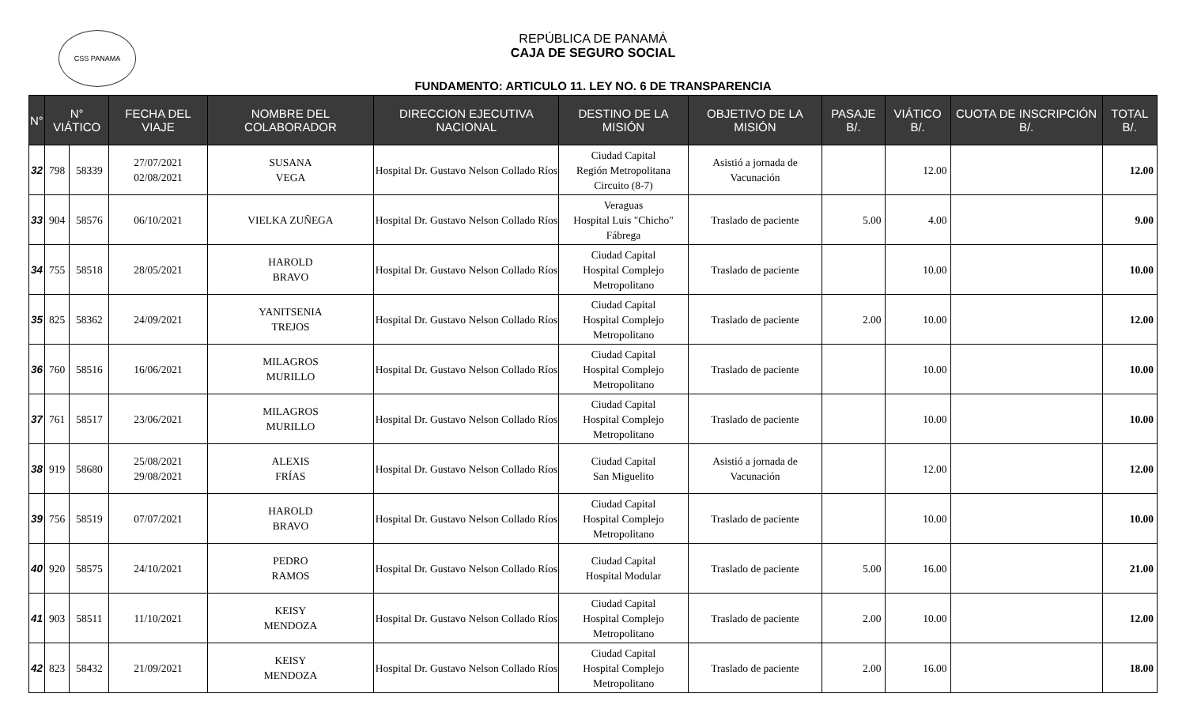CSS PANAMA
REPÚBLICA DE PANAMÁ
CAJA DE SEGURO SOCIAL
FUNDAMENTO: ARTICULO 11. LEY NO. 6 DE TRANSPARENCIA
| N° | N° VIÁTICO | | FECHA DEL VIAJE | NOMBRE DEL COLABORADOR | DIRECCION EJECUTIVA NACIONAL | DESTINO DE LA MISIÓN | OBJETIVO DE LA MISIÓN | PASAJE B/. | VIÁTICO B/. | CUOTA DE INSCRIPCIÓN B/. | TOTAL B/. |
| --- | --- | --- | --- | --- | --- | --- | --- | --- | --- | --- | --- |
| 32 | 798 | 58339 | 27/07/2021 02/08/2021 | SUSANA VEGA | Hospital Dr. Gustavo Nelson Collado Ríos | Ciudad Capital Región Metropolitana Circuito (8-7) | Asistió a jornada de Vacunación | | 12.00 | | 12.00 |
| 33 | 904 | 58576 | 06/10/2021 | VIELKA ZUÑEGA | Hospital Dr. Gustavo Nelson Collado Ríos | Veraguas Hospital Luis "Chicho" Fábrega | Traslado de paciente | 5.00 | 4.00 | | 9.00 |
| 34 | 755 | 58518 | 28/05/2021 | HAROLD BRAVO | Hospital Dr. Gustavo Nelson Collado Ríos | Ciudad Capital Hospital Complejo Metropolitano | Traslado de paciente | | 10.00 | | 10.00 |
| 35 | 825 | 58362 | 24/09/2021 | YANITSENIA TREJOS | Hospital Dr. Gustavo Nelson Collado Ríos | Ciudad Capital Hospital Complejo Metropolitano | Traslado de paciente | 2.00 | 10.00 | | 12.00 |
| 36 | 760 | 58516 | 16/06/2021 | MILAGROS MURILLO | Hospital Dr. Gustavo Nelson Collado Ríos | Ciudad Capital Hospital Complejo Metropolitano | Traslado de paciente | | 10.00 | | 10.00 |
| 37 | 761 | 58517 | 23/06/2021 | MILAGROS MURILLO | Hospital Dr. Gustavo Nelson Collado Ríos | Ciudad Capital Hospital Complejo Metropolitano | Traslado de paciente | | 10.00 | | 10.00 |
| 38 | 919 | 58680 | 25/08/2021 29/08/2021 | ALEXIS FRÍAS | Hospital Dr. Gustavo Nelson Collado Ríos | Ciudad Capital San Miguelito | Asistió a jornada de Vacunación | | 12.00 | | 12.00 |
| 39 | 756 | 58519 | 07/07/2021 | HAROLD BRAVO | Hospital Dr. Gustavo Nelson Collado Ríos | Ciudad Capital Hospital Complejo Metropolitano | Traslado de paciente | | 10.00 | | 10.00 |
| 40 | 920 | 58575 | 24/10/2021 | PEDRO RAMOS | Hospital Dr. Gustavo Nelson Collado Ríos | Ciudad Capital Hospital Modular | Traslado de paciente | 5.00 | 16.00 | | 21.00 |
| 41 | 903 | 58511 | 11/10/2021 | KEISY MENDOZA | Hospital Dr. Gustavo Nelson Collado Ríos | Ciudad Capital Hospital Complejo Metropolitano | Traslado de paciente | 2.00 | 10.00 | | 12.00 |
| 42 | 823 | 58432 | 21/09/2021 | KEISY MENDOZA | Hospital Dr. Gustavo Nelson Collado Ríos | Ciudad Capital Hospital Complejo Metropolitano | Traslado de paciente | 2.00 | 16.00 | | 18.00 |